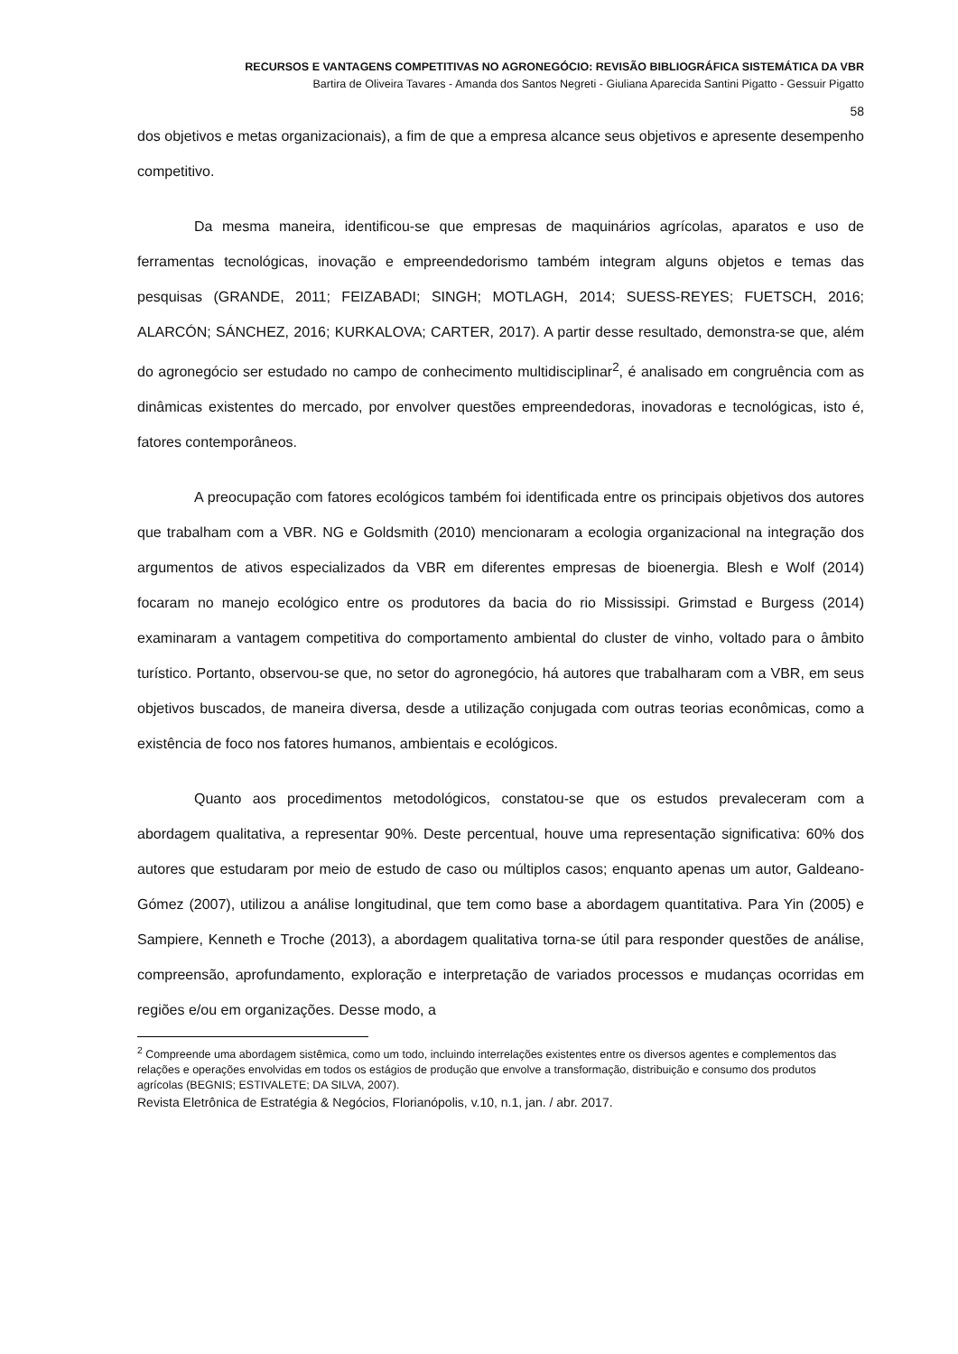RECURSOS E VANTAGENS COMPETITIVAS NO AGRONEGÓCIO: REVISÃO BIBLIOGRÁFICA SISTEMÁTICA DA VBR
Bartira de Oliveira Tavares - Amanda dos Santos Negreti - Giuliana Aparecida Santini Pigatto - Gessuir Pigatto
58
dos objetivos e metas organizacionais), a fim de que a empresa alcance seus objetivos e apresente desempenho competitivo.
Da mesma maneira, identificou-se que empresas de maquinários agrícolas, aparatos e uso de ferramentas tecnológicas, inovação e empreendedorismo também integram alguns objetos e temas das pesquisas (GRANDE, 2011; FEIZABADI; SINGH; MOTLAGH, 2014; SUESS-REYES; FUETSCH, 2016; ALARCÓN; SÁNCHEZ, 2016; KURKALOVA; CARTER, 2017). A partir desse resultado, demonstra-se que, além do agronegócio ser estudado no campo de conhecimento multidisciplinar<sup>2</sup>, é analisado em congruência com as dinâmicas existentes do mercado, por envolver questões empreendedoras, inovadoras e tecnológicas, isto é, fatores contemporâneos.
A preocupação com fatores ecológicos também foi identificada entre os principais objetivos dos autores que trabalham com a VBR. NG e Goldsmith (2010) mencionaram a ecologia organizacional na integração dos argumentos de ativos especializados da VBR em diferentes empresas de bioenergia. Blesh e Wolf (2014) focaram no manejo ecológico entre os produtores da bacia do rio Mississipi. Grimstad e Burgess (2014) examinaram a vantagem competitiva do comportamento ambiental do cluster de vinho, voltado para o âmbito turístico. Portanto, observou-se que, no setor do agronegócio, há autores que trabalharam com a VBR, em seus objetivos buscados, de maneira diversa, desde a utilização conjugada com outras teorias econômicas, como a existência de foco nos fatores humanos, ambientais e ecológicos.
Quanto aos procedimentos metodológicos, constatou-se que os estudos prevaleceram com a abordagem qualitativa, a representar 90%. Deste percentual, houve uma representação significativa: 60% dos autores que estudaram por meio de estudo de caso ou múltiplos casos; enquanto apenas um autor, Galdeano-Gómez (2007), utilizou a análise longitudinal, que tem como base a abordagem quantitativa. Para Yin (2005) e Sampiere, Kenneth e Troche (2013), a abordagem qualitativa torna-se útil para responder questões de análise, compreensão, aprofundamento, exploração e interpretação de variados processos e mudanças ocorridas em regiões e/ou em organizações. Desse modo, a
<sup>2</sup> Compreende uma abordagem sistêmica, como um todo, incluindo interrelações existentes entre os diversos agentes e complementos das relações e operações envolvidas em todos os estágios de produção que envolve a transformação, distribuição e consumo dos produtos agrícolas (BEGNIS; ESTIVALETE; DA SILVA, 2007).
Revista Eletrônica de Estratégia & Negócios, Florianópolis, v.10, n.1, jan. / abr. 2017.